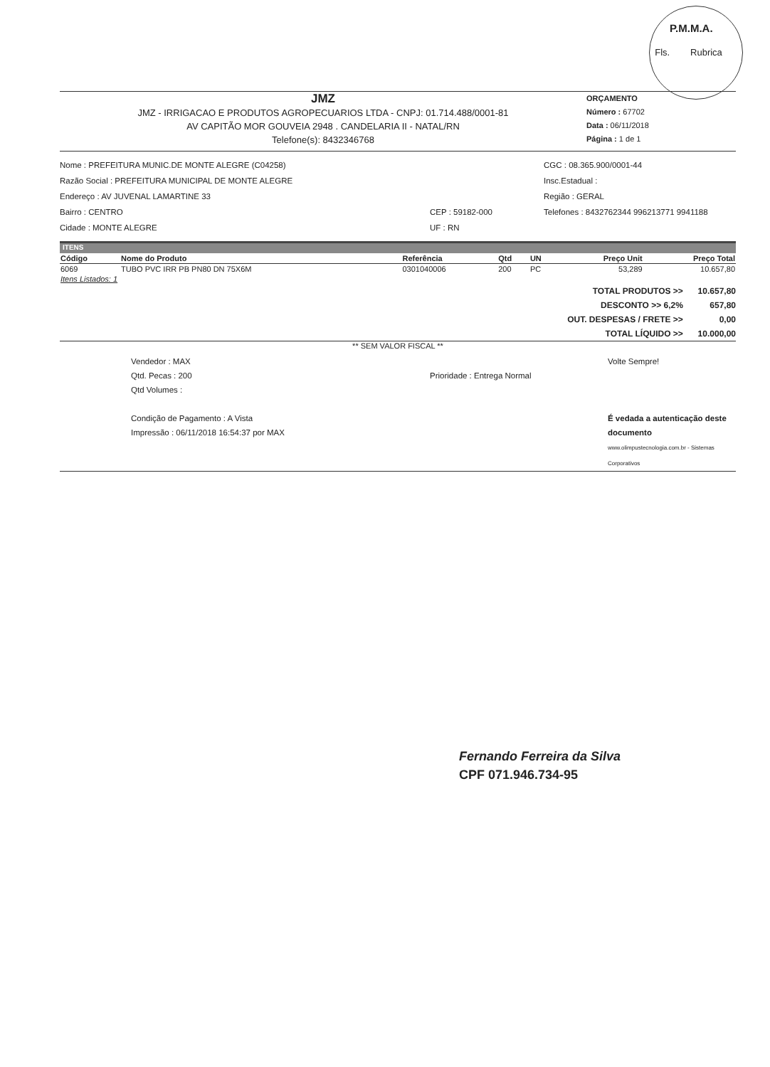P.M.M.A.
Fls. Rubrica
JMZ
JMZ - IRRIGACAO E PRODUTOS AGROPECUARIOS LTDA - CNPJ: 01.714.488/0001-81
AV CAPITÃO MOR GOUVEIA 2948 . CANDELARIA II - NATAL/RN
Telefone(s): 8432346768
ORÇAMENTO
Número : 67702
Data : 06/11/2018
Página : 1 de 1
Nome : PREFEITURA MUNIC.DE MONTE ALEGRE (C04258)
Razão Social : PREFEITURA MUNICIPAL DE MONTE ALEGRE
Endereço : AV JUVENAL LAMARTINE 33
Bairro : CENTRO
Cidade : MONTE ALEGRE
CEP : 59182-000
UF : RN
CGC : 08.365.900/0001-44
Insc.Estadual :
Região : GERAL
Telefones : 8432762344 996213771 9941188
ITENS
| Código | Nome do Produto | Referência | Qtd | UN | Preço Unit | Preço Total |
| --- | --- | --- | --- | --- | --- | --- |
| 6069 | TUBO PVC IRR PB PN80 DN 75X6M | 0301040006 | 200 | PC | 53,289 | 10.657,80 |
| Itens Listados: 1 | | | | | | |
| TOTAL PRODUTOS >> | 10.657,80 |
| DESCONTO >> 6,2% | 657,80 |
| OUT. DESPESAS / FRETE >> | 0,00 |
| TOTAL LÍQUIDO >> | 10.000,00 |
** SEM VALOR FISCAL **
Vendedor : MAX
Qtd. Pecas : 200
Qtd Volumes :
Condição de Pagamento : A Vista
Impressão : 06/11/2018 16:54:37 por MAX
Prioridade : Entrega Normal Volte Sempre!
É vedada a autenticação deste documento
www.olimpustecnologia.com.br - Sistemas Corporativos
Fernando Ferreira da Silva
CPF 071.946.734-95